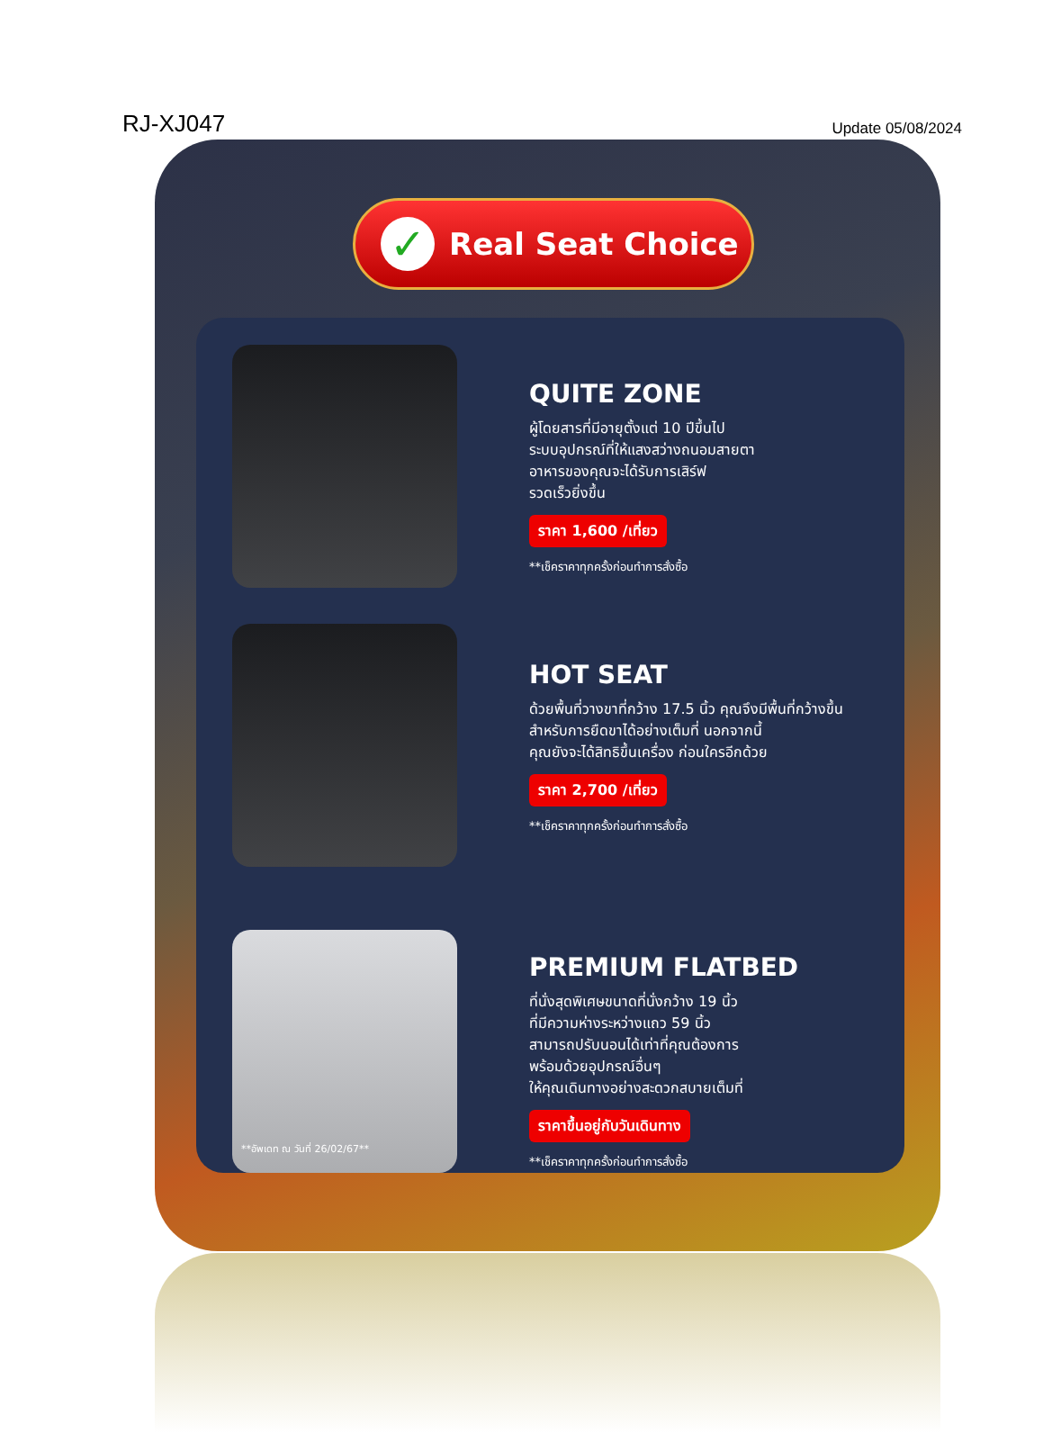RJ-XJ047 Update 05/08/2024
✓ Real Seat Choice
QUITE ZONE
ผู้โดยสารที่มีอายุตั้งแต่ 10 ปีขึ้นไป
ระบบอุปกรณ์ที่ให้แสงสว่างถนอมสายตา
อาหารของคุณจะได้รับการเสิร์ฟ
รวดเร็วยิ่งขึ้น
ราคา 1,600 /เที่ยว
**เช็คราคาทุกครั้งก่อนทำการสั่งซื้อ
HOT SEAT
ด้วยพื้นที่วางขาที่กว้าง 17.5 นิ้ว คุณจึงมีพื้นที่กว้างขึ้น
สำหรับการยืดขาได้อย่างเต็มที่ นอกจากนี้
คุณยังจะได้สิทธิขึ้นเครื่อง ก่อนใครอีกด้วย
ราคา 2,700 /เที่ยว
**เช็คราคาทุกครั้งก่อนทำการสั่งซื้อ
PREMIUM FLATBED
ที่นั่งสุดพิเศษขนาดที่นั่งกว้าง 19 นิ้ว
ที่มีความห่างระหว่างแถว 59 นิ้ว
สามารถปรับนอนได้เท่าที่คุณต้องการ
พร้อมด้วยอุปกรณ์อื่นๆ
ให้คุณเดินทางอย่างสะดวกสบายเต็มที่
ราคาขึ้นอยู่กับวันเดินทาง
**เช็คราคาทุกครั้งก่อนทำการสั่งซื้อ
**อัพเดท ณ วันที่ 26/02/67**